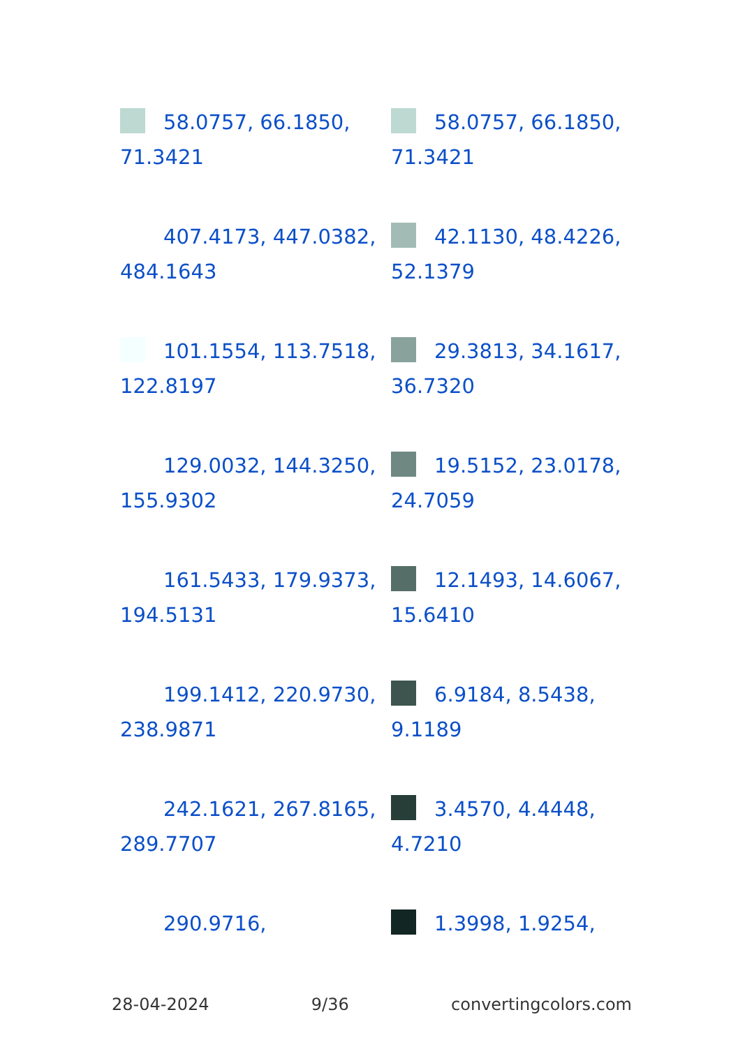58.0757, 66.1850, 71.3421
58.0757, 66.1850, 71.3421
407.4173, 447.0382, 484.1643
42.1130, 48.4226, 52.1379
101.1554, 113.7518, 122.8197
29.3813, 34.1617, 36.7320
129.0032, 144.3250, 155.9302
19.5152, 23.0178, 24.7059
161.5433, 179.9373, 194.5131
12.1493, 14.6067, 15.6410
199.1412, 220.9730, 238.9871
6.9184, 8.5438, 9.1189
242.1621, 267.8165, 289.7707
3.4570, 4.4448, 4.7210
290.9716,
1.3998, 1.9254,
28-04-2024 9/36 convertingcolors.com